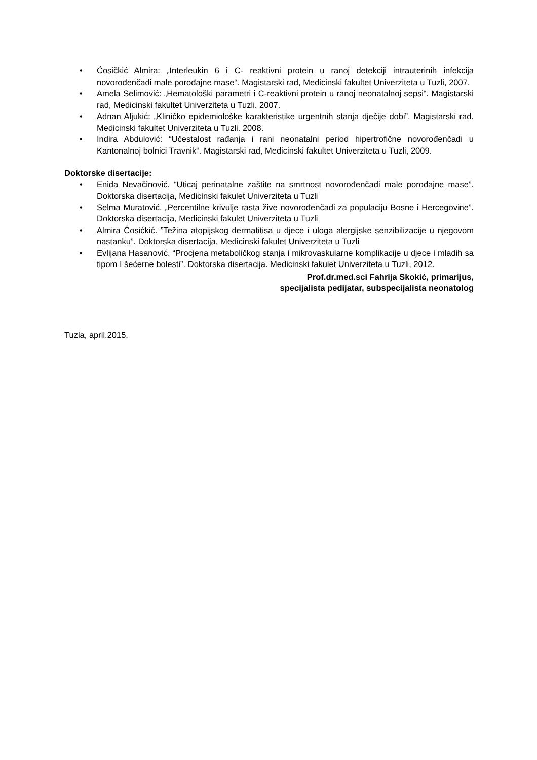• Ćosičkić Almira: „Interleukin 6 i C- reaktivni protein u ranoj detekciji intrauterinih infekcija novorođenčadi male porođajne mase“. Magistarski rad, Medicinski fakultet Univerziteta u Tuzli, 2007.
• Amela Selimović: „Hematološki parametri i C-reaktivni protein u ranoj neonatalnoj sepsi“. Magistarski rad, Medicinski fakultet Univerziteta u Tuzli. 2007.
• Adnan Aljukić: „Kliničko epidemiološke karakteristike urgentnih stanja dječije dobi”. Magistarski rad. Medicinski fakultet Univerziteta u Tuzli. 2008.
• Indira Abdulović: “Učestalost rađanja i rani neonatalni period hipertrofične novorođenčadi u Kantonalnoj bolnici Travnik“. Magistarski rad, Medicinski fakultet Univerziteta u Tuzli, 2009.
Doktorske disertacije:
• Enida Nevačinović. “Uticaj perinatalne zaštite na smrtnost novorođenčadi male porođajne mase”. Doktorska disertacija, Medicinski fakulet Univerziteta u Tuzli
• Selma Muratović. „Percentilne krivulje rasta žive novorođenčadi za populaciju Bosne i Hercegovine”. Doktorska disertacija, Medicinski fakulet Univerziteta u Tuzli
• Almira Ćosićkić. ”Težina atopijskog dermatitisa u djece i uloga alergijske senzibilizacije u njegovom nastanku”. Doktorska disertacija, Medicinski fakulet Univerziteta u Tuzli
• Evlijana Hasanović. “Procjena metaboličkog stanja i mikrovaskularne komplikacije u djece i mladih sa tipom I šećerne bolesti”. Doktorska disertacija. Medicinski fakulet Univerziteta u Tuzli, 2012.
Prof.dr.med.sci Fahrija Skokić, primarijus,
specijalista pedijatar, subspecijalista neonatolog
Tuzla, april.2015.